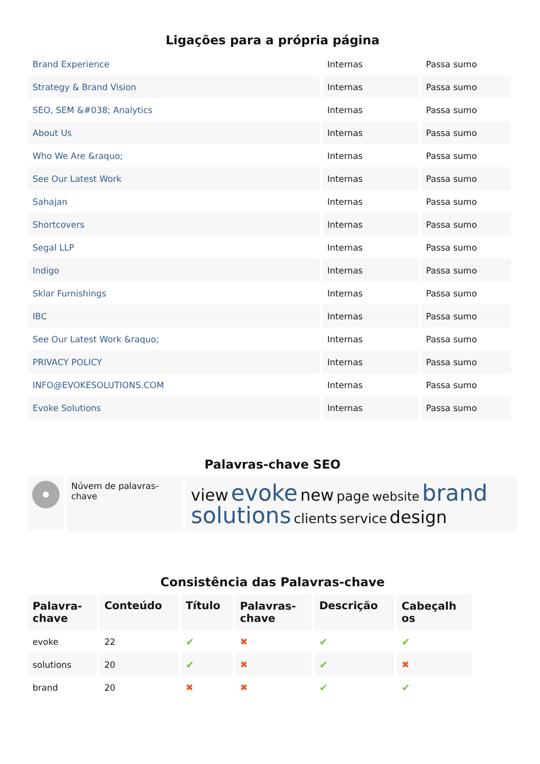Ligações para a própria página
| Brand Experience | Internas | Passa sumo |
| Strategy & Brand Vision | Internas | Passa sumo |
| SEO, SEM &#038; Analytics | Internas | Passa sumo |
| About Us | Internas | Passa sumo |
| Who We Are &raquo; | Internas | Passa sumo |
| See Our Latest Work | Internas | Passa sumo |
| Sahajan | Internas | Passa sumo |
| Shortcovers | Internas | Passa sumo |
| Segal LLP | Internas | Passa sumo |
| Indigo | Internas | Passa sumo |
| Sklar Furnishings | Internas | Passa sumo |
| IBC | Internas | Passa sumo |
| See Our Latest Work &raquo; | Internas | Passa sumo |
| PRIVACY POLICY | Internas | Passa sumo |
| INFO@EVOKESOLUTIONS.COM | Internas | Passa sumo |
| Evoke Solutions | Internas | Passa sumo |
Palavras-chave SEO
Núvem de palavras-chave
view evoke new page website brand solutions clients service design
Consistência das Palavras-chave
| Palavra- chave | Conteúdo | Título | Palavras- chave | Descrição | Cabeçalh os |
| --- | --- | --- | --- | --- | --- |
| evoke | 22 | ✔ | ✖ | ✔ | ✔ |
| solutions | 20 | ✔ | ✖ | ✔ | ✖ |
| brand | 20 | ✖ | ✖ | ✔ | ✔ |